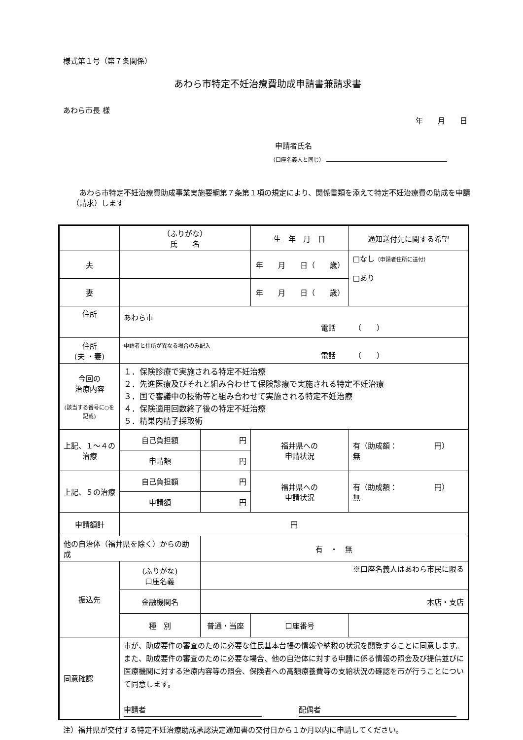様式第１号（第７条関係）
あわら市特定不妊治療費助成申請書兼請求書
あわら市長 様
年　　月　　日
申請者氏名
（口座名義人と同じ）
　あわら市特定不妊治療費助成事業実施要綱第７条第１項の規定により、関係書類を添えて特定不妊治療費の助成を申請（請求）します
| | （ふりがな） 氏 名 | | 生 年 月 日 | | 通知送付先に関する希望 |
| 夫 | | | 年 月 日（ 歳） | | □なし （申請者住所に送付） □あり |
| 妻 | | | 年 月 日（ 歳） | | |
| 住所 | あわら市 電話 （ ） | | | | |
| 住所 (夫 ・妻) | 申請者と住所が異なる場合のみ記入 電話 （ ） | | | | |
| 今回の 治療内容 (該当する番号に○を記載) | １．保険診療で実施される特定不妊治療 ２．先進医療及びそれと組み合わせて保険診療で実施される特定不妊治療 ３．国で審議中の技術等と組み合わせて実施される特定不妊治療 ４．保険適用回数終了後の特定不妊治療 ５．精巣内精子採取術 | | | | |
| 上記、１～４の治療 | 自己負担額 | 円 | 福井県への 申請状況 | | 有（助成額： 円） 無 |
| | 申請額 | 円 | | | |
| 上記、５の治療 | 自己負担額 | 円 | 福井県への 申請状況 | | 有（助成額： 円） 無 |
| | 申請額 | 円 | | | |
| 申請額計 | 円 | | | | |
| 他の自治体（福井県を除く）からの助成 | | 有 ・ 無 | | | |
| 振込先 | (ふりがな) 口座名義 | ※口座名義人はあわら市民に限る | | | |
| | 金融機関名 | 本店・支店 | | | |
| | 種 別 | 普通・当座 | | 口座番号 | |
| 同意確認 | 市が、助成要件の審査のために必要な住民基本台帳の情報や納税の状況を閲覧することに同意します。また、助成要件の審査のために必要な場合、他の自治体に対する申請に係る情報の照会及び提供並びに医療機関に対する治療内容等の照会、保険者への高額療養費等の支給状況の確認を市が行うことについて同意します。 申請者 配偶者 | | | | |
注）福井県が交付する特定不妊治療助成承認決定通知書の交付日から１か月以内に申請してください。